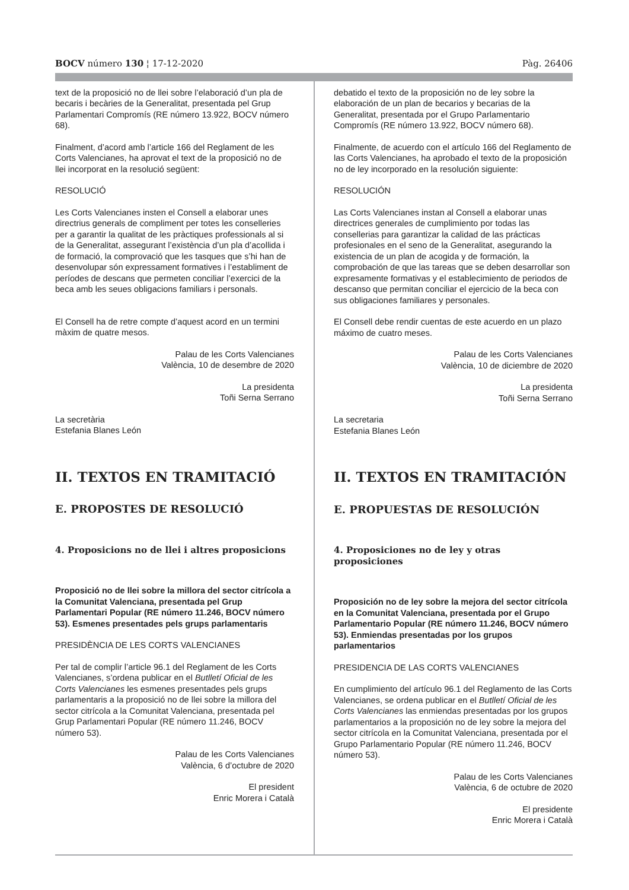BOCV número 130 ¦ 17-12-2020 Pàg. 26406
text de la proposició no de llei sobre l’elaboració d’un pla de becaris i becàries de la Generalitat, presentada pel Grup Parlamentari Compromís (RE número 13.922, BOCV número 68).
Finalment, d’acord amb l’article 166 del Reglament de les Corts Valencianes, ha aprovat el text de la proposició no de llei incorporat en la resolució següent:
RESOLUCIÓ
Les Corts Valencianes insten el Consell a elaborar unes directrius generals de compliment per totes les conselleries per a garantir la qualitat de les pràctiques professionals al si de la Generalitat, assegurant l’existència d’un pla d’acollida i de formació, la comprovació que les tasques que s’hi han de desenvolupar són expressament formatives i l’establiment de períodes de descans que permeten conciliar l’exercici de la beca amb les seues obligacions familiars i personals.
El Consell ha de retre compte d’aquest acord en un termini màxim de quatre mesos.
Palau de les Corts Valencianes
València, 10 de desembre de 2020
La presidenta
Toñi Serna Serrano
La secretària
Estefania Blanes León
II. TEXTOS EN TRAMITACIÓ
E. PROPOSTES DE RESOLUCIÓ
4. Proposicions no de llei i altres proposicions
Proposició no de llei sobre la millora del sector citrícola a la Comunitat Valenciana, presentada pel Grup Parlamentari Popular (RE número 11.246, BOCV número 53). Esmenes presentades pels grups parlamentaris
PRESIDÈNCIA DE LES CORTS VALENCIANES
Per tal de complir l’article 96.1 del Reglament de les Corts Valencianes, s’ordena publicar en el Butlletí Oficial de les Corts Valencianes les esmenes presentades pels grups parlamentaris a la proposició no de llei sobre la millora del sector citrícola a la Comunitat Valenciana, presentada pel Grup Parlamentari Popular (RE número 11.246, BOCV número 53).
Palau de les Corts Valencianes
València, 6 d’octubre de 2020
El president
Enric Morera i Català
debatido el texto de la proposición no de ley sobre la elaboración de un plan de becarios y becarias de la Generalitat, presentada por el Grupo Parlamentario Compromís (RE número 13.922, BOCV número 68).
Finalmente, de acuerdo con el artículo 166 del Reglamento de las Corts Valencianes, ha aprobado el texto de la proposición no de ley incorporado en la resolución siguiente:
RESOLUCIÓN
Las Corts Valencianes instan al Consell a elaborar unas directrices generales de cumplimiento por todas las consellerias para garantizar la calidad de las prácticas profesionales en el seno de la Generalitat, asegurando la existencia de un plan de acogida y de formación, la comprobación de que las tareas que se deben desarrollar son expresamente formativas y el establecimiento de periodos de descanso que permitan conciliar el ejercicio de la beca con sus obligaciones familiares y personales.
El Consell debe rendir cuentas de este acuerdo en un plazo máximo de cuatro meses.
Palau de les Corts Valencianes
València, 10 de diciembre de 2020
La presidenta
Toñi Serna Serrano
La secretaria
Estefania Blanes León
II. TEXTOS EN TRAMITACIÓN
E. PROPUESTAS DE RESOLUCIÓN
4. Proposiciones no de ley y otras proposiciones
Proposición no de ley sobre la mejora del sector citrícola en la Comunitat Valenciana, presentada por el Grupo Parlamentario Popular (RE número 11.246, BOCV número 53). Enmiendas presentadas por los grupos parlamentarios
PRESIDENCIA DE LAS CORTS VALENCIANES
En cumplimiento del artículo 96.1 del Reglamento de las Corts Valencianes, se ordena publicar en el Butlletí Oficial de les Corts Valencianes las enmiendas presentadas por los grupos parlamentarios a la proposición no de ley sobre la mejora del sector citrícola en la Comunitat Valenciana, presentada por el Grupo Parlamentario Popular (RE número 11.246, BOCV número 53).
Palau de les Corts Valencianes
València, 6 de octubre de 2020
El presidente
Enric Morera i Català